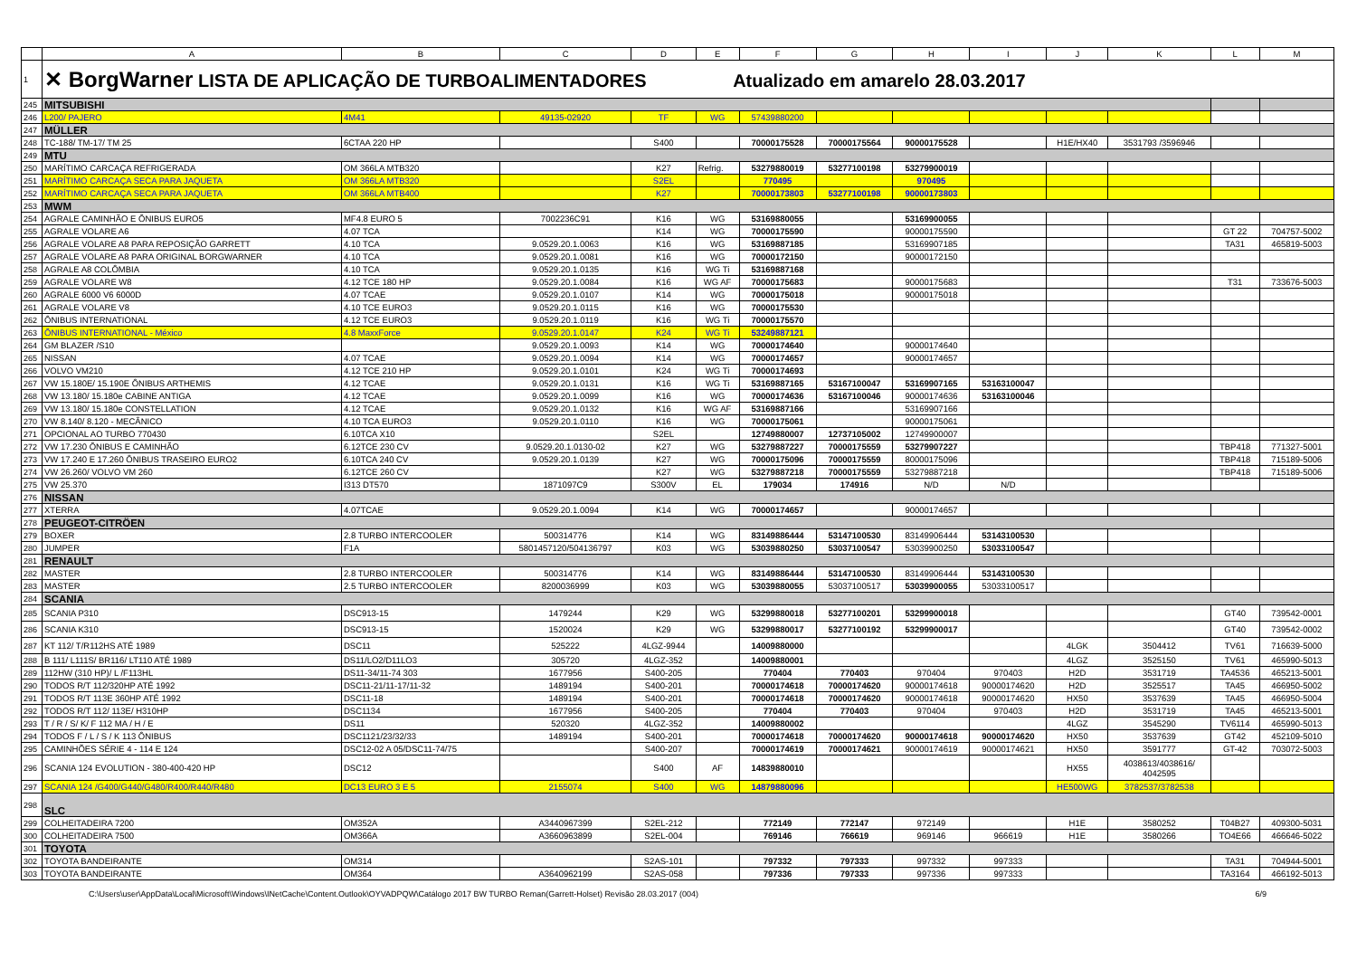| | A | B | C | D | E | F | G | H | I | J | K | L | M |
| --- | --- | --- | --- | --- | --- | --- | --- | --- | --- | --- | --- | --- | --- |
| 1 | ✕ BorgWarner LISTA DE APLICAÇÃO DE TURBOALIMENTADORES Atualizado em amarelo 28.03.2017 | | | | | | | | | | | | |
| 245 | MITSUBISHI | | | | | | | | | | | | |
| 246 | L200/ PAJERO | 4M41 | 49135-02920 | TF | WG | 57439880200 | | | | | | | |
| 247 | MÜLLER | | | | | | | | | | | | |
| 248 | TC-188/ TM-17/ TM 25 | 6CTAA 220 HP | | S400 | | 70000175528 | 70000175564 | 90000175528 | | H1E/HX40 | 3531793 /3596946 | | |
| 249 | MTU | | | | | | | | | | | | |
| 250 | MARÍTIMO CARCAÇA REFRIGERADA | OM 366LA MTB320 | | K27 | Refrig. | 53279880019 | 53277100198 | 53279900019 | | | | | |
| 251 | MARÍTIMO CARCAÇA SECA PARA JAQUETA | OM 366LA MTB320 | | S2EL | | 770495 | | 970495 | | | | | |
| 252 | MARÍTIMO CARCAÇA SECA PARA JAQUETA | OM 366LA MTB400 | | K27 | | 70000173803 | 53277100198 | 90000173803 | | | | | |
| 253 | MWM | | | | | | | | | | | | |
| 254 | AGRALE CAMINHÃO E ÔNIBUS EURO5 | MF4.8 EURO 5 | 7002236C91 | K16 | WG | 53169880055 | | 53169900055 | | | | | |
| 255 | AGRALE VOLARE A6 | 4.07 TCA | | K14 | WG | 70000175590 | | 90000175590 | | | | GT 22 | 704757-5002 |
| 256 | AGRALE VOLARE A8 PARA REPOSIÇÃO GARRETT | 4.10 TCA | 9.0529.20.1.0063 | K16 | WG | 53169887185 | | 53169907185 | | | | TA31 | 465819-5003 |
| 257 | AGRALE VOLARE A8 PARA ORIGINAL BORGWARNER | 4.10 TCA | 9.0529.20.1.0081 | K16 | WG | 70000172150 | | 90000172150 | | | | | |
| 258 | AGRALE A8 COLÔMBIA | 4.10 TCA | 9.0529.20.1.0135 | K16 | WG Ti | 53169887168 | | | | | | | |
| 259 | AGRALE VOLARE W8 | 4.12 TCE 180 HP | 9.0529.20.1.0084 | K16 | WG AF | 70000175683 | | 90000175683 | | | | T31 | 733676-5003 |
| 260 | AGRALE 6000 V6 6000D | 4.07 TCAE | 9.0529.20.1.0107 | K14 | WG | 70000175018 | | 90000175018 | | | | | |
| 261 | AGRALE VOLARE V8 | 4.10 TCE EURO3 | 9.0529.20.1.0115 | K16 | WG | 70000175530 | | | | | | | |
| 262 | ÔNIBUS INTERNATIONAL | 4.12 TCE EURO3 | 9.0529.20.1.0119 | K16 | WG Ti | 70000175570 | | | | | | | |
| 263 | ÔNIBUS INTERNATIONAL - México | 4.8 MaxxForce | 9.0529.20.1.0147 | K24 | WG Ti | 53249887121 | | | | | | | |
| 264 | GM BLAZER /S10 | | 9.0529.20.1.0093 | K14 | WG | 70000174640 | | 90000174640 | | | | | |
| 265 | NISSAN | 4.07 TCAE | 9.0529.20.1.0094 | K14 | WG | 70000174657 | | 90000174657 | | | | | |
| 266 | VOLVO VM210 | 4.12 TCE 210 HP | 9.0529.20.1.0101 | K24 | WG Ti | 70000174693 | | | | | | | |
| 267 | VW 15.180E/ 15.190E ÔNIBUS ARTHEMIS | 4.12 TCAE | 9.0529.20.1.0131 | K16 | WG Ti | 53169887165 | 53167100047 | 53169907165 | 53163100047 | | | | |
| 268 | VW 13.180/ 15.180e CABINE ANTIGA | 4.12 TCAE | 9.0529.20.1.0099 | K16 | WG | 70000174636 | 53167100046 | 90000174636 | 53163100046 | | | | |
| 269 | VW 13.180/ 15.180e CONSTELLATION | 4.12 TCAE | 9.0529.20.1.0132 | K16 | WG AF | 53169887166 | | 53169907166 | | | | | |
| 270 | VW 8.140/ 8.120 - MECÂNICO | 4.10 TCA EURO3 | 9.0529.20.1.0110 | K16 | WG | 70000175061 | | 90000175061 | | | | | |
| 271 | OPCIONAL AO TURBO 770430 | 6.10TCA X10 | | S2EL | | 12749880007 | 12737105002 | 12749900007 | | | | | |
| 272 | VW 17.230 ÔNIBUS E CAMINHÃO | 6.12TCE 230 CV | 9.0529.20.1.0130-02 | K27 | WG | 53279887227 | 70000175559 | 53279907227 | | | | TBP418 | 771327-5001 |
| 273 | VW 17.240 E 17.260 ÔNIBUS TRASEIRO EURO2 | 6.10TCA 240 CV | 9.0529.20.1.0139 | K27 | WG | 70000175096 | 70000175559 | 80000175096 | | | | TBP418 | 715189-5006 |
| 274 | VW 26.260/ VOLVO VM 260 | 6.12TCE 260 CV | | K27 | WG | 53279887218 | 70000175559 | 53279887218 | | | | TBP418 | 715189-5006 |
| 275 | VW 25.370 | I313 DT570 | 1871097C9 | S300V | EL | 179034 | 174916 | N/D | N/D | | | | |
| 276 | NISSAN | | | | | | | | | | | | |
| 277 | XTERRA | 4.07TCAE | 9.0529.20.1.0094 | K14 | WG | 70000174657 | | 90000174657 | | | | | |
| 278 | PEUGEOT-CITRÖEN | | | | | | | | | | | | |
| 279 | BOXER | 2.8 TURBO INTERCOOLER | 500314776 | K14 | WG | 83149886444 | 53147100530 | 83149906444 | 53143100530 | | | | |
| 280 | JUMPER | F1A | 5801457120/504136797 | K03 | WG | 53039880250 | 53037100547 | 53039900250 | 53033100547 | | | | |
| 281 | RENAULT | | | | | | | | | | | | |
| 282 | MASTER | 2.8 TURBO INTERCOOLER | 500314776 | K14 | WG | 83149886444 | 53147100530 | 83149906444 | 53143100530 | | | | |
| 283 | MASTER | 2.5 TURBO INTERCOOLER | 8200036999 | K03 | WG | 53039880055 | 53037100517 | 53039900055 | 53033100517 | | | | |
| 284 | SCANIA | | | | | | | | | | | | |
| 285 | SCANIA P310 | DSC913-15 | 1479244 | K29 | WG | 53299880018 | 53277100201 | 53299900018 | | | | GT40 | 739542-0001 |
| 286 | SCANIA K310 | DSC913-15 | 1520024 | K29 | WG | 53299880017 | 53277100192 | 53299900017 | | | | GT40 | 739542-0002 |
| 287 | KT 112/ T/R112HS ATÉ 1989 | DSC11 | 525222 | 4LGZ-9944 | | 14009880000 | | | | 4LGK | 3504412 | TV61 | 716639-5000 |
| 288 | B 111/ L111S/ BR116/ LT110 ATÉ 1989 | DS11/LO2/D11LO3 | 305720 | 4LGZ-352 | | 14009880001 | | | | 4LGZ | 3525150 | TV61 | 465990-5013 |
| 289 | 112HW (310 HP)/ L /F113HL | DS11-34/11-74 303 | 1677956 | S400-205 | | 770404 | 770403 | 970404 | 970403 | H2D | 3531719 | TA4536 | 465213-5001 |
| 290 | TODOS R/T 112/320HP ATÉ 1992 | DSC11-21/11-17/11-32 | 1489194 | S400-201 | | 70000174618 | 70000174620 | 90000174618 | 90000174620 | H2D | 3525517 | TA45 | 466950-5002 |
| 291 | TODOS R/T 113E 360HP ATÉ 1992 | DSC11-18 | 1489194 | S400-201 | | 70000174618 | 70000174620 | 90000174618 | 90000174620 | HX50 | 3537639 | TA45 | 466950-5004 |
| 292 | TODOS R/T 112/ 113E/ H310HP | DSC1134 | 1677956 | S400-205 | | 770404 | 770403 | 970404 | 970403 | H2D | 3531719 | TA45 | 465213-5001 |
| 293 | T / R / S/ K/ F 112 MA / H / E | DS11 | 520320 | 4LGZ-352 | | 14009880002 | | | | 4LGZ | 3545290 | TV6114 | 465990-5013 |
| 294 | TODOS F / L / S / K 113 ÔNIBUS | DSC1121/23/32/33 | 1489194 | S400-201 | | 70000174618 | 70000174620 | 90000174618 | 90000174620 | HX50 | 3537639 | GT42 | 452109-5010 |
| 295 | CAMINHÕES SÉRIE 4 - 114 E 124 | DSC12-02 A 05/DSC11-74/75 | | S400-207 | | 70000174619 | 70000174621 | 90000174619 | 90000174621 | HX50 | 3591777 | GT-42 | 703072-5003 |
| 296 | SCANIA 124 EVOLUTION - 380-400-420 HP | DSC12 | | S400 | AF | 14839880010 | | | | HX55 | 4038613/4038616/ 4042595 | | |
| 297 | SCANIA 124 /G400/G440/G480/R400/R440/R480 | DC13 EURO 3 E 5 | 2155074 | S400 | WG | 14879880096 | | | | HE500WG | 3782537/3782538 | | |
| 298 | SLC | | | | | | | | | | | | |
| 299 | COLHEITADEIRA 7200 | OM352A | A3440967399 | S2EL-212 | | 772149 | 772147 | 972149 | | H1E | 3580252 | T04B27 | 409300-5031 |
| 300 | COLHEITADEIRA 7500 | OM366A | A3660963899 | S2EL-004 | | 769146 | 766619 | 969146 | 966619 | H1E | 3580266 | TO4E66 | 466646-5022 |
| 301 | TOYOTA | | | | | | | | | | | | |
| 302 | TOYOTA BANDEIRANTE | OM314 | | S2AS-101 | | 797332 | 797333 | 997332 | 997333 | | | TA31 | 704944-5001 |
| 303 | TOYOTA BANDEIRANTE | OM364 | A3640962199 | S2AS-058 | | 797336 | 797333 | 997336 | 997333 | | | TA3164 | 466192-5013 |
C:\Users\user\AppData\Local\Microsoft\Windows\INetCache\Content.Outlook\OYVADPQW\Catálogo 2017 BW TURBO Reman(Garrett-Holset) Revisão 28.03.2017 (004) 6/9